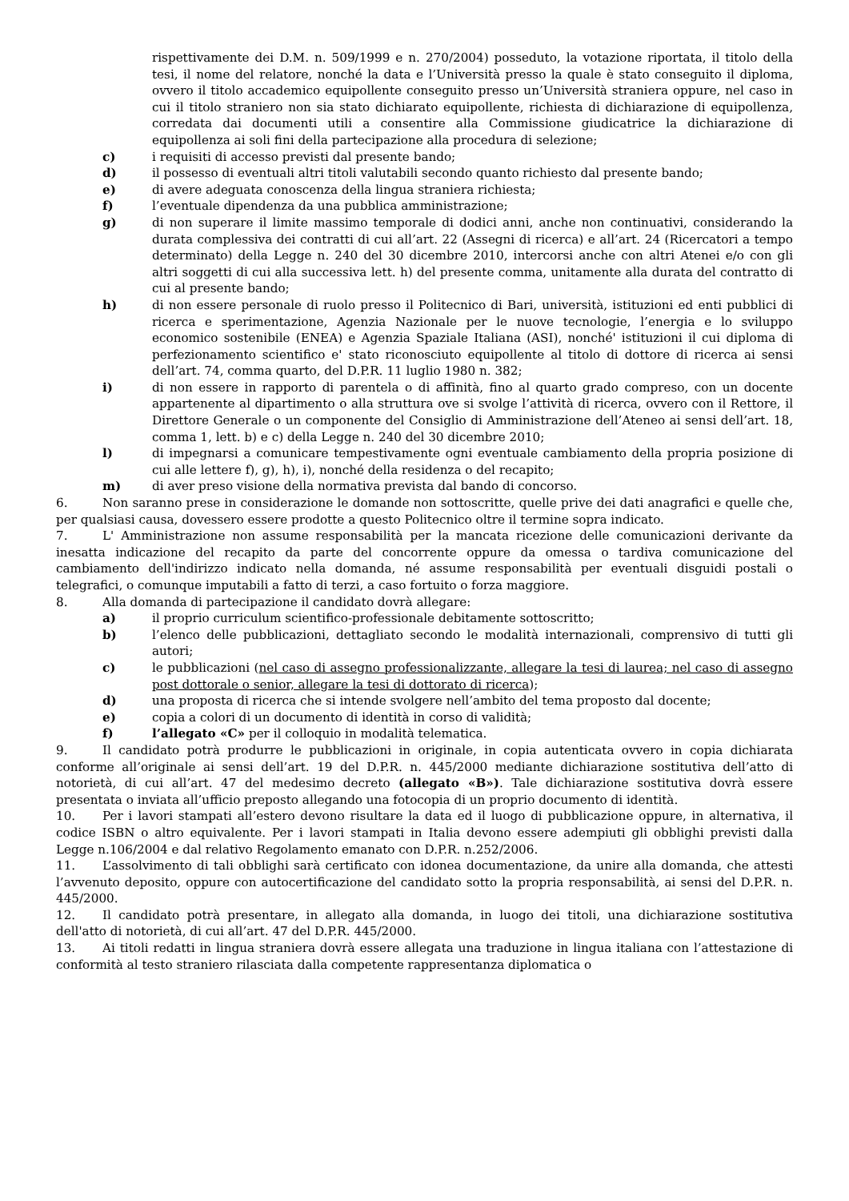rispettivamente dei D.M. n. 509/1999 e n. 270/2004) posseduto, la votazione riportata, il titolo della tesi, il nome del relatore, nonché la data e l’Università presso la quale è stato conseguito il diploma, ovvero il titolo accademico equipollente conseguito presso un’Università straniera oppure, nel caso in cui il titolo straniero non sia stato dichiarato equipollente, richiesta di dichiarazione di equipollenza, corredata dai documenti utili a consentire alla Commissione giudicatrice la dichiarazione di equipollenza ai soli fini della partecipazione alla procedura di selezione;
c) i requisiti di accesso previsti dal presente bando;
d) il possesso di eventuali altri titoli valutabili secondo quanto richiesto dal presente bando;
e) di avere adeguata conoscenza della lingua straniera richiesta;
f) l’eventuale dipendenza da una pubblica amministrazione;
g) di non superare il limite massimo temporale di dodici anni, anche non continuativi, considerando la durata complessiva dei contratti di cui all’art. 22 (Assegni di ricerca) e all’art. 24 (Ricercatori a tempo determinato) della Legge n. 240 del 30 dicembre 2010, intercorsi anche con altri Atenei e/o con gli altri soggetti di cui alla successiva lett. h) del presente comma, unitamente alla durata del contratto di cui al presente bando;
h) di non essere personale di ruolo presso il Politecnico di Bari, università, istituzioni ed enti pubblici di ricerca e sperimentazione, Agenzia Nazionale per le nuove tecnologie, l’energia e lo sviluppo economico sostenibile (ENEA) e Agenzia Spaziale Italiana (ASI), nonché' istituzioni il cui diploma di perfezionamento scientifico e' stato riconosciuto equipollente al titolo di dottore di ricerca ai sensi dell’art. 74, comma quarto, del D.P.R. 11 luglio 1980 n. 382;
i) di non essere in rapporto di parentela o di affinità, fino al quarto grado compreso, con un docente appartenente al dipartimento o alla struttura ove si svolge l’attività di ricerca, ovvero con il Rettore, il Direttore Generale o un componente del Consiglio di Amministrazione dell’Ateneo ai sensi dell’art. 18, comma 1, lett. b) e c) della Legge n. 240 del 30 dicembre 2010;
l) di impegnarsi a comunicare tempestivamente ogni eventuale cambiamento della propria posizione di cui alle lettere f), g), h), i), nonché della residenza o del recapito;
m) di aver preso visione della normativa prevista dal bando di concorso.
6. Non saranno prese in considerazione le domande non sottoscritte, quelle prive dei dati anagrafici e quelle che, per qualsiasi causa, dovessero essere prodotte a questo Politecnico oltre il termine sopra indicato.
7. L' Amministrazione non assume responsabilità per la mancata ricezione delle comunicazioni derivante da inesatta indicazione del recapito da parte del concorrente oppure da omessa o tardiva comunicazione del cambiamento dell'indirizzo indicato nella domanda, né assume responsabilità per eventuali disguidi postali o telegrafici, o comunque imputabili a fatto di terzi, a caso fortuito o forza maggiore.
8. Alla domanda di partecipazione il candidato dovrà allegare:
a) il proprio curriculum scientifico-professionale debitamente sottoscritto;
b) l’elenco delle pubblicazioni, dettagliato secondo le modalità internazionali, comprensivo di tutti gli autori;
c) le pubblicazioni (nel caso di assegno professionalizzante, allegare la tesi di laurea; nel caso di assegno post dottorale o senior, allegare la tesi di dottorato di ricerca);
d) una proposta di ricerca che si intende svolgere nell’ambito del tema proposto dal docente;
e) copia a colori di un documento di identità in corso di validità;
f) l’allegato «C» per il colloquio in modalità telematica.
9. Il candidato potrà produrre le pubblicazioni in originale, in copia autenticata ovvero in copia dichiarata conforme all’originale ai sensi dell’art. 19 del D.P.R. n. 445/2000 mediante dichiarazione sostitutiva dell’atto di notorietà, di cui all’art. 47 del medesimo decreto (allegato «B»). Tale dichiarazione sostitutiva dovrà essere presentata o inviata all’ufficio preposto allegando una fotocopia di un proprio documento di identità.
10. Per i lavori stampati all’estero devono risultare la data ed il luogo di pubblicazione oppure, in alternativa, il codice ISBN o altro equivalente. Per i lavori stampati in Italia devono essere adempiuti gli obblighi previsti dalla Legge n.106/2004 e dal relativo Regolamento emanato con D.P.R. n.252/2006.
11. L’assolvimento di tali obblighi sarà certificato con idonea documentazione, da unire alla domanda, che attesti l’avvenuto deposito, oppure con autocertificazione del candidato sotto la propria responsabilità, ai sensi del D.P.R. n. 445/2000.
12. Il candidato potrà presentare, in allegato alla domanda, in luogo dei titoli, una dichiarazione sostitutiva dell'atto di notorietà, di cui all’art. 47 del D.P.R. 445/2000.
13. Ai titoli redatti in lingua straniera dovrà essere allegata una traduzione in lingua italiana con l’attestazione di conformità al testo straniero rilasciata dalla competente rappresentanza diplomatica o